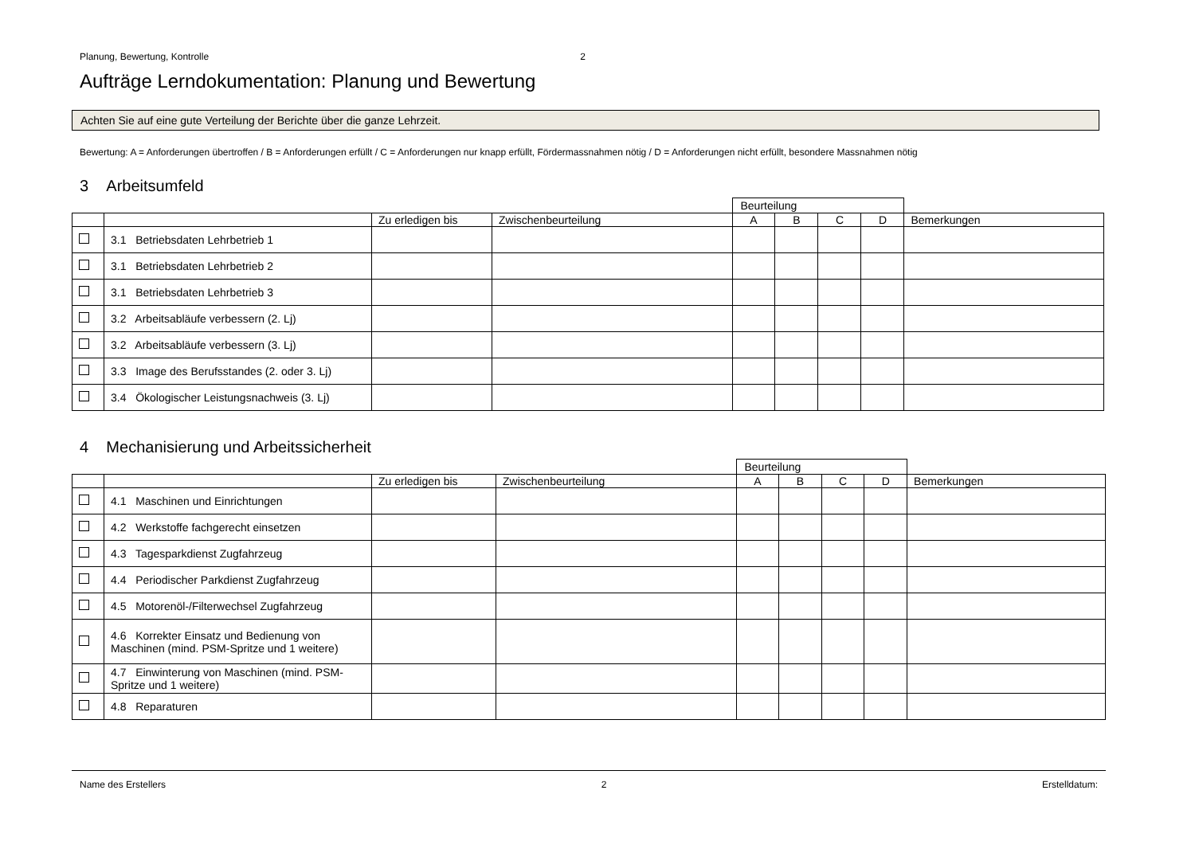Planung, Bewertung, Kontrolle 2
Aufträge Lerndokumentation: Planung und Bewertung
Achten Sie auf eine gute Verteilung der Berichte über die ganze Lehrzeit.
Bewertung: A = Anforderungen übertroffen / B = Anforderungen erfüllt / C = Anforderungen nur knapp erfüllt, Fördermassnahmen nötig / D = Anforderungen nicht erfüllt, besondere Massnahmen nötig
3 Arbeitsumfeld
| | | | | Beurteilung | | | | |
| | | Zu erledigen bis | Zwischenbeurteilung | A | B | C | D | Bemerkungen |
| | 3.1 Betriebsdaten Lehrbetrieb 1 | | | | | | | |
| | 3.1 Betriebsdaten Lehrbetrieb 2 | | | | | | | |
| | 3.1 Betriebsdaten Lehrbetrieb 3 | | | | | | | |
| | 3.2 Arbeitsabläufe verbessern (2. Lj) | | | | | | | |
| | 3.2 Arbeitsabläufe verbessern (3. Lj) | | | | | | | |
| | 3.3 Image des Berufsstandes (2. oder 3. Lj) | | | | | | | |
| | 3.4 Ökologischer Leistungsnachweis (3. Lj) | | | | | | | |
4 Mechanisierung und Arbeitssicherheit
| | | | | Beurteilung | | | | |
| | | Zu erledigen bis | Zwischenbeurteilung | A | B | C | D | Bemerkungen |
| | 4.1 Maschinen und Einrichtungen | | | | | | | |
| | 4.2 Werkstoffe fachgerecht einsetzen | | | | | | | |
| | 4.3 Tagesparkdienst Zugfahrzeug | | | | | | | |
| | 4.4 Periodischer Parkdienst Zugfahrzeug | | | | | | | |
| | 4.5 Motorenöl-/Filterwechsel Zugfahrzeug | | | | | | | |
| | 4.6 Korrekter Einsatz und Bedienung von Maschinen (mind. PSM-Spritze und 1 weitere) | | | | | | | |
| | 4.7 Einwinterung von Maschinen (mind. PSM-Spritze und 1 weitere) | | | | | | | |
| | 4.8 Reparaturen | | | | | | | |
Name des Erstellers 2 Erstelldatum: